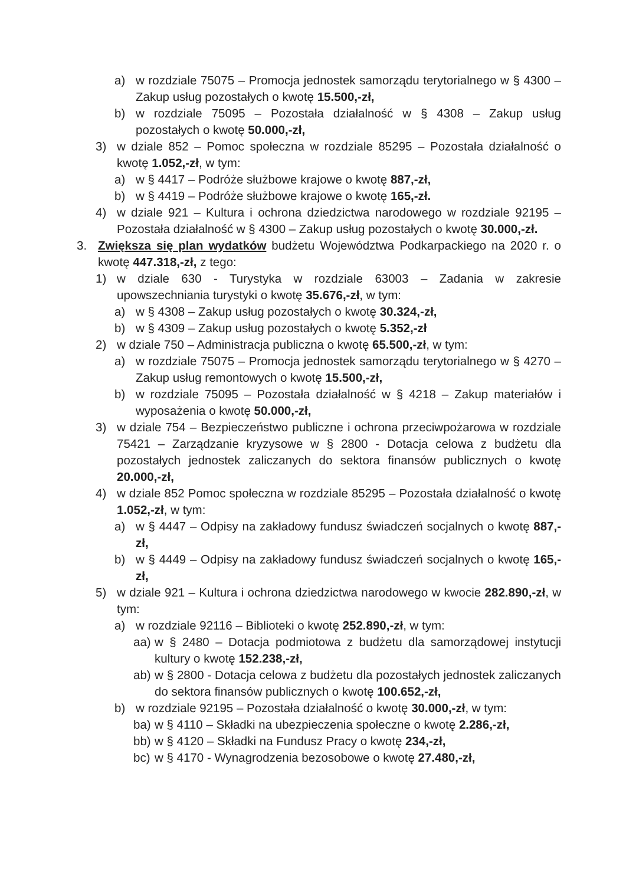a) w rozdziale 75075 – Promocja jednostek samorządu terytorialnego w § 4300 – Zakup usług pozostałych o kwotę 15.500,-zł,
b) w rozdziale 75095 – Pozostała działalność w § 4308 – Zakup usług pozostałych o kwotę 50.000,-zł,
3) w dziale 852 – Pomoc społeczna w rozdziale 85295 – Pozostała działalność o kwotę 1.052,-zł, w tym:
a) w § 4417 – Podróże służbowe krajowe o kwotę 887,-zł,
b) w § 4419 – Podróże służbowe krajowe o kwotę 165,-zł.
4) w dziale 921 – Kultura i ochrona dziedzictwa narodowego w rozdziale 92195 – Pozostała działalność w § 4300 – Zakup usług pozostałych o kwotę 30.000,-zł.
3. Zwiększa się plan wydatków budżetu Województwa Podkarpackiego na 2020 r. o kwotę 447.318,-zł, z tego:
1) w dziale 630 - Turystyka w rozdziale 63003 – Zadania w zakresie upowszechniania turystyki o kwotę 35.676,-zł, w tym:
a) w § 4308 – Zakup usług pozostałych o kwotę 30.324,-zł,
b) w § 4309 – Zakup usług pozostałych o kwotę 5.352,-zł
2) w dziale 750 – Administracja publiczna o kwotę 65.500,-zł, w tym:
a) w rozdziale 75075 – Promocja jednostek samorządu terytorialnego w § 4270 – Zakup usług remontowych o kwotę 15.500,-zł,
b) w rozdziale 75095 – Pozostała działalność w § 4218 – Zakup materiałów i wyposażenia o kwotę 50.000,-zł,
3) w dziale 754 – Bezpieczeństwo publiczne i ochrona przeciwpożarowa w rozdziale 75421 – Zarządzanie kryzysowe w § 2800 - Dotacja celowa z budżetu dla pozostałych jednostek zaliczanych do sektora finansów publicznych o kwotę 20.000,-zł,
4) w dziale 852 Pomoc społeczna w rozdziale 85295 – Pozostała działalność o kwotę 1.052,-zł, w tym:
a) w § 4447 – Odpisy na zakładowy fundusz świadczeń socjalnych o kwotę 887,-zł,
b) w § 4449 – Odpisy na zakładowy fundusz świadczeń socjalnych o kwotę 165,-zł,
5) w dziale 921 – Kultura i ochrona dziedzictwa narodowego w kwocie 282.890,-zł, w tym:
a) w rozdziale 92116 – Biblioteki o kwotę 252.890,-zł, w tym:
aa) w § 2480 – Dotacja podmiotowa z budżetu dla samorządowej instytucji kultury o kwotę 152.238,-zł,
ab) w § 2800 - Dotacja celowa z budżetu dla pozostałych jednostek zaliczanych do sektora finansów publicznych o kwotę 100.652,-zł,
b) w rozdziale 92195 – Pozostała działalność o kwotę 30.000,-zł, w tym:
ba) w § 4110 – Składki na ubezpieczenia społeczne o kwotę 2.286,-zł,
bb) w § 4120 – Składki na Fundusz Pracy o kwotę 234,-zł,
bc) w § 4170 - Wynagrodzenia bezosobowe o kwotę 27.480,-zł,